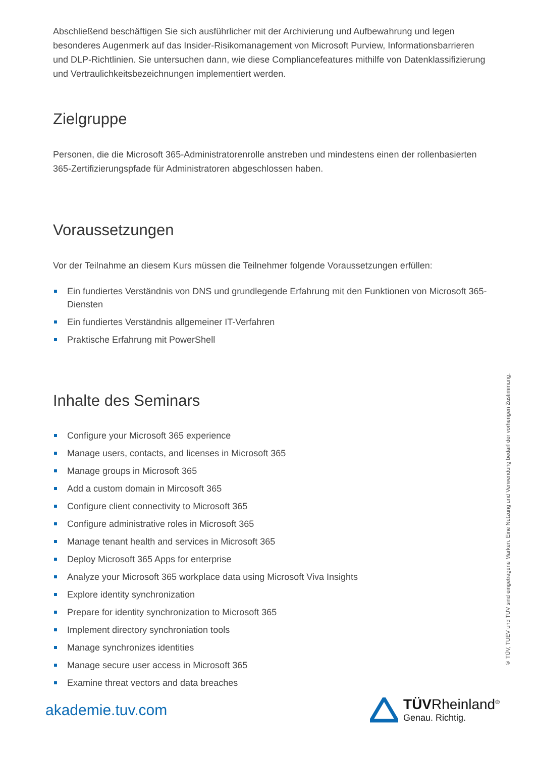Abschließend beschäftigen Sie sich ausführlicher mit der Archivierung und Aufbewahrung und legen besonderes Augenmerk auf das Insider-Risikomanagement von Microsoft Purview, Informationsbarrieren und DLP-Richtlinien. Sie untersuchen dann, wie diese Compliancefeatures mithilfe von Datenklassifizierung und Vertraulichkeitsbezeichnungen implementiert werden.
Zielgruppe
Personen, die die Microsoft 365-Administratorenrolle anstreben und mindestens einen der rollenbasierten 365-Zertifizierungspfade für Administratoren abgeschlossen haben.
Voraussetzungen
Vor der Teilnahme an diesem Kurs müssen die Teilnehmer folgende Voraussetzungen erfüllen:
Ein fundiertes Verständnis von DNS und grundlegende Erfahrung mit den Funktionen von Microsoft 365-Diensten
Ein fundiertes Verständnis allgemeiner IT-Verfahren
Praktische Erfahrung mit PowerShell
Inhalte des Seminars
Configure your Microsoft 365 experience
Manage users, contacts, and licenses in Microsoft 365
Manage groups in Microsoft 365
Add a custom domain in Mircosoft 365
Configure client connectivity to Microsoft 365
Configure administrative roles in Microsoft 365
Manage tenant health and services in Microsoft 365
Deploy Microsoft 365 Apps for enterprise
Analyze your Microsoft 365 workplace data using Microsoft Viva Insights
Explore identity synchronization
Prepare for identity synchronization to Microsoft 365
Implement directory synchroniation tools
Manage synchronizes identities
Manage secure user access in Microsoft 365
Examine threat vectors and data breaches
® TÜV, TUEV und TUV sind eingetragene Marken. Eine Nutzung und Verwendung bedarf der vorherigen Zustimmung.
akademie.tuv.com
TÜVRheinland<sup>®</sup>
Genau. Richtig.